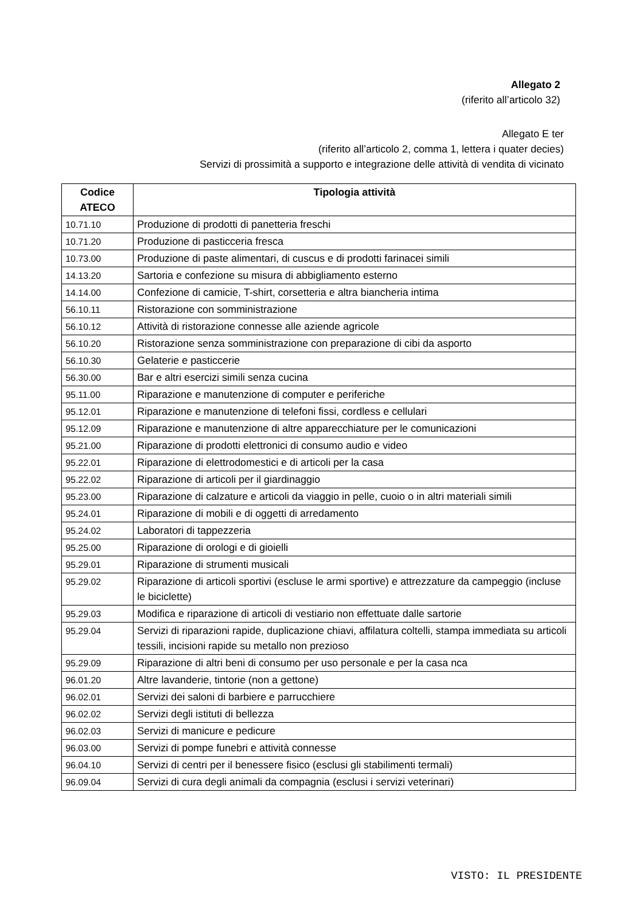Allegato 2
(riferito all’articolo 32)
Allegato E ter
(riferito all’articolo 2, comma 1, lettera i quater decies)
Servizi di prossimità a supporto e integrazione delle attività di vendita di vicinato
| Codice ATECO | Tipologia attività |
| --- | --- |
| 10.71.10 | Produzione di prodotti di panetteria freschi |
| 10.71.20 | Produzione di pasticceria fresca |
| 10.73.00 | Produzione di paste alimentari, di cuscus e di prodotti farinacei simili |
| 14.13.20 | Sartoria e confezione su misura di abbigliamento esterno |
| 14.14.00 | Confezione di camicie, T-shirt, corsetteria e altra biancheria intima |
| 56.10.11 | Ristorazione con somministrazione |
| 56.10.12 | Attività di ristorazione connesse alle aziende agricole |
| 56.10.20 | Ristorazione senza somministrazione con preparazione di cibi da asporto |
| 56.10.30 | Gelaterie e pasticcerie |
| 56.30.00 | Bar e altri esercizi simili senza cucina |
| 95.11.00 | Riparazione e manutenzione di computer e periferiche |
| 95.12.01 | Riparazione e manutenzione di telefoni fissi, cordless e cellulari |
| 95.12.09 | Riparazione e manutenzione di altre apparecchiature per le comunicazioni |
| 95.21.00 | Riparazione di prodotti elettronici di consumo audio e video |
| 95.22.01 | Riparazione di elettrodomestici e di articoli per la casa |
| 95.22.02 | Riparazione di articoli per il giardinaggio |
| 95.23.00 | Riparazione di calzature e articoli da viaggio in pelle, cuoio o in altri materiali simili |
| 95.24.01 | Riparazione di mobili e di oggetti di arredamento |
| 95.24.02 | Laboratori di tappezzeria |
| 95.25.00 | Riparazione di orologi e di gioielli |
| 95.29.01 | Riparazione di strumenti musicali |
| 95.29.02 | Riparazione di articoli sportivi (escluse le armi sportive) e attrezzature da campeggio (incluse le biciclette) |
| 95.29.03 | Modifica e riparazione di articoli di vestiario non effettuate dalle sartorie |
| 95.29.04 | Servizi di riparazioni rapide, duplicazione chiavi, affilatura coltelli, stampa immediata su articoli tessili, incisioni rapide su metallo non prezioso |
| 95.29.09 | Riparazione di altri beni di consumo per uso personale e per la casa nca |
| 96.01.20 | Altre lavanderie, tintorie (non a gettone) |
| 96.02.01 | Servizi dei saloni di barbiere e parrucchiere |
| 96.02.02 | Servizi degli istituti di bellezza |
| 96.02.03 | Servizi di manicure e pedicure |
| 96.03.00 | Servizi di pompe funebri e attività connesse |
| 96.04.10 | Servizi di centri per il benessere fisico (esclusi gli stabilimenti termali) |
| 96.09.04 | Servizi di cura degli animali da compagnia (esclusi i servizi veterinari) |
VISTO: IL PRESIDENTE